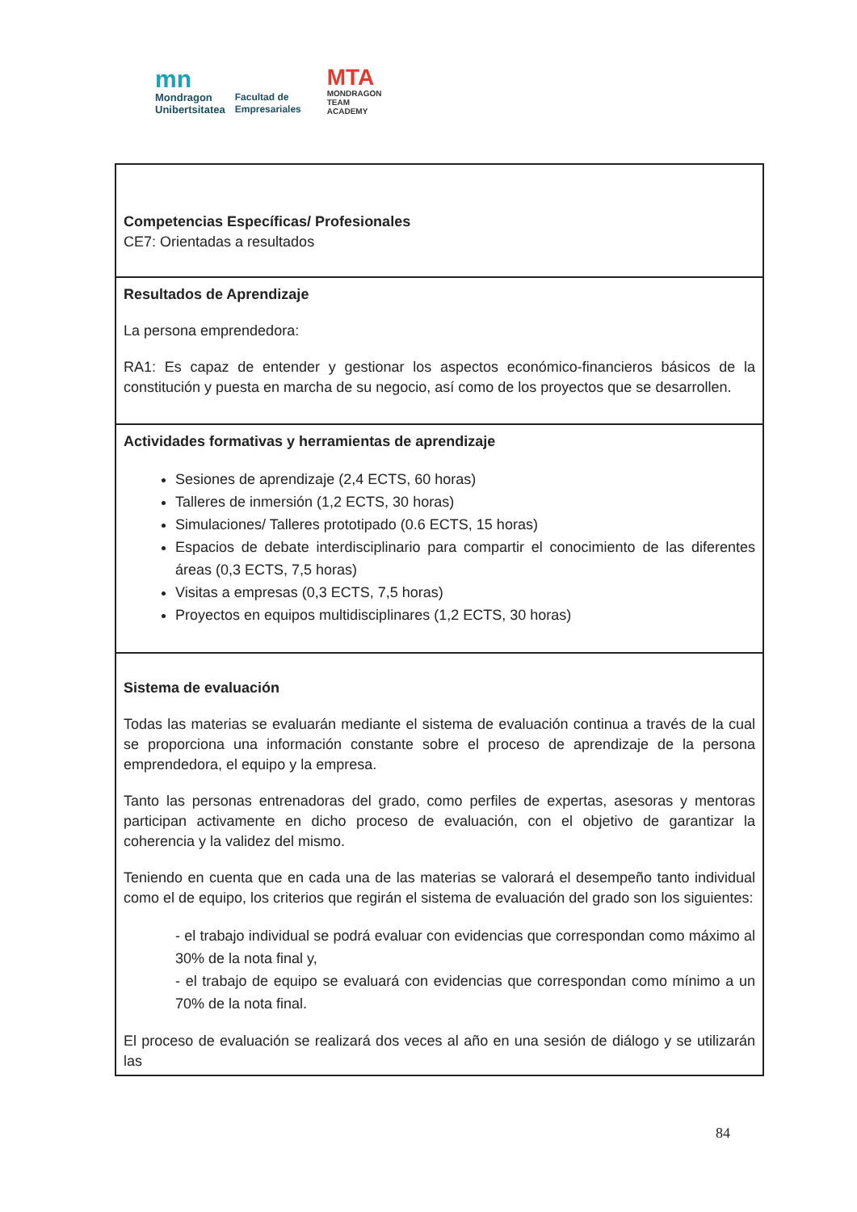mn
Mondragon
Unibertsitatea
Facultad de
Empresariales
MTA
MONDRAGON
TEAM
ACADEMY
| Competencias Específicas/ Profesionales CE7: Orientadas a resultados |
| Resultados de Aprendizaje La persona emprendedora: RA1: Es capaz de entender y gestionar los aspectos económico-financieros básicos de la constitución y puesta en marcha de su negocio, así como de los proyectos que se desarrollen. |
| Actividades formativas y herramientas de aprendizaje Sesiones de aprendizaje (2,4 ECTS, 60 horas) Talleres de inmersión (1,2 ECTS, 30 horas) Simulaciones/ Talleres prototipado (0.6 ECTS, 15 horas) Espacios de debate interdisciplinario para compartir el conocimiento de las diferentes áreas (0,3 ECTS, 7,5 horas) Visitas a empresas (0,3 ECTS, 7,5 horas) Proyectos en equipos multidisciplinares (1,2 ECTS, 30 horas) |
| Sistema de evaluación Todas las materias se evaluarán mediante el sistema de evaluación continua a través de la cual se proporciona una información constante sobre el proceso de aprendizaje de la persona emprendedora, el equipo y la empresa. Tanto las personas entrenadoras del grado, como perfiles de expertas, asesoras y mentoras participan activamente en dicho proceso de evaluación, con el objetivo de garantizar la coherencia y la validez del mismo. Teniendo en cuenta que en cada una de las materias se valorará el desempeño tanto individual como el de equipo, los criterios que regirán el sistema de evaluación del grado son los siguientes: - el trabajo individual se podrá evaluar con evidencias que correspondan como máximo al 30% de la nota final y, - el trabajo de equipo se evaluará con evidencias que correspondan como mínimo a un 70% de la nota final. El proceso de evaluación se realizará dos veces al año en una sesión de diálogo y se utilizarán las |
84